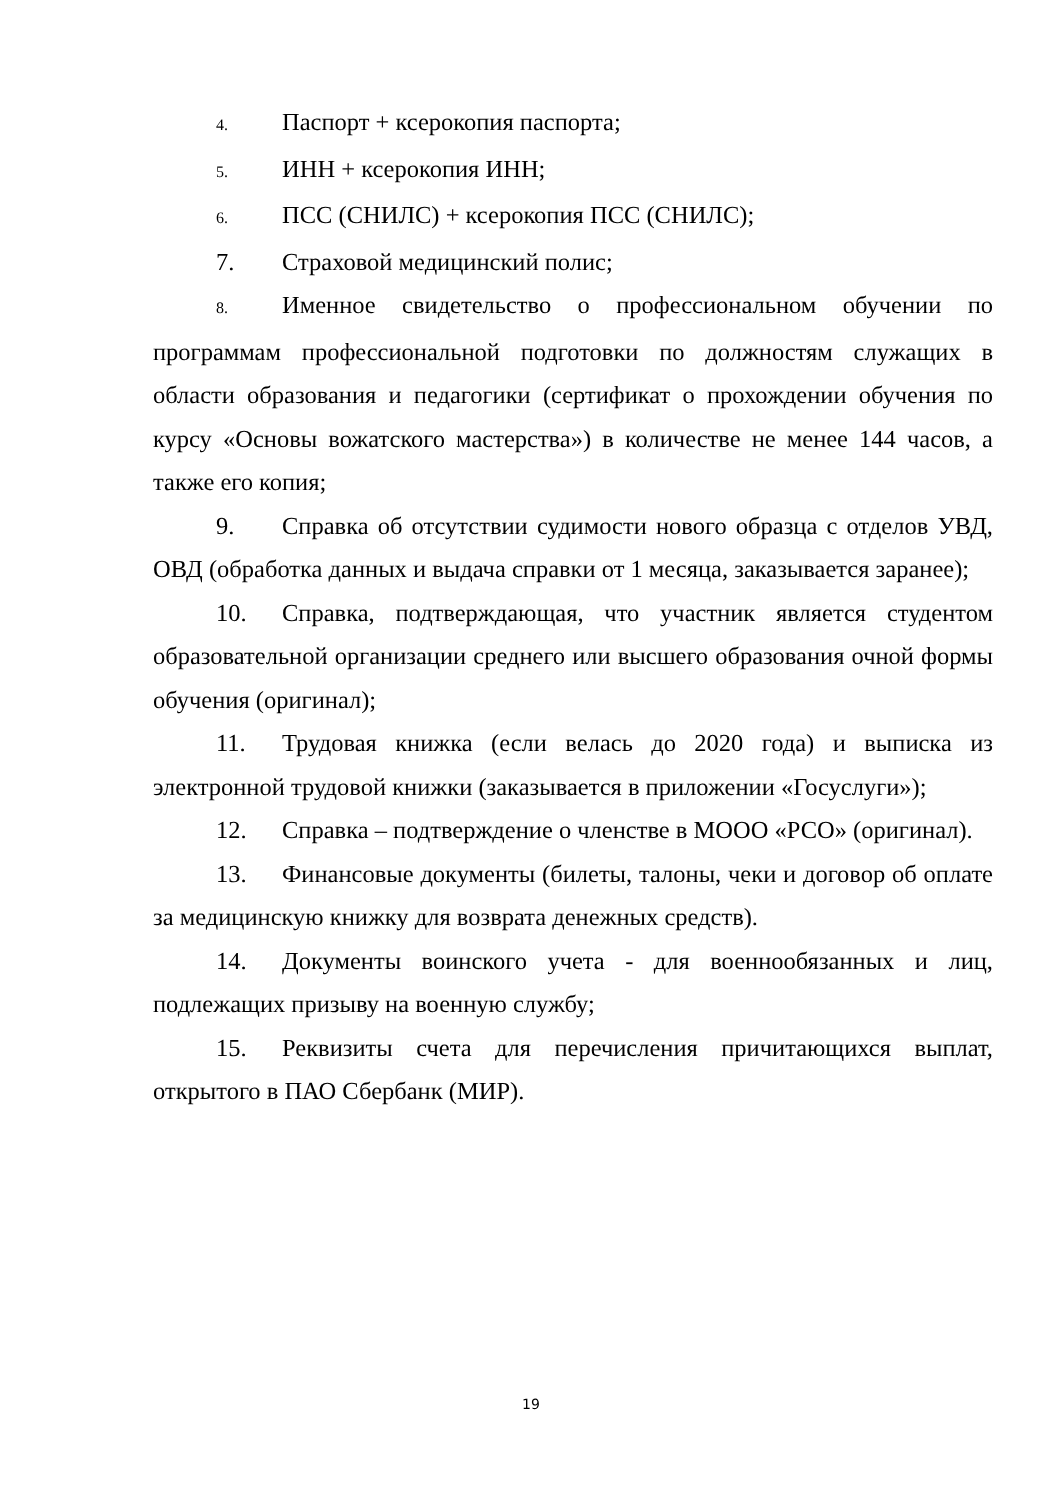4. Паспорт + ксерокопия паспорта;
5. ИНН + ксерокопия ИНН;
6. ПСС (СНИЛС) + ксерокопия ПСС (СНИЛС);
7. Страховой медицинский полис;
8. Именное свидетельство о профессиональном обучении по программам профессиональной подготовки по должностям служащих в области образования и педагогики (сертификат о прохождении обучения по курсу «Основы вожатского мастерства») в количестве не менее 144 часов, а также его копия;
9. Справка об отсутствии судимости нового образца с отделов УВД, ОВД (обработка данных и выдача справки от 1 месяца, заказывается заранее);
10. Справка, подтверждающая, что участник является студентом образовательной организации среднего или высшего образования очной формы обучения (оригинал);
11. Трудовая книжка (если велась до 2020 года) и выписка из электронной трудовой книжки (заказывается в приложении «Госуслуги»);
12. Справка – подтверждение о членстве в МООО «РСО» (оригинал).
13. Финансовые документы (билеты, талоны, чеки и договор об оплате за медицинскую книжку для возврата денежных средств).
14. Документы воинского учета - для военнообязанных и лиц, подлежащих призыву на военную службу;
15. Реквизиты счета для перечисления причитающихся выплат, открытого в ПАО Сбербанк (МИР).
19